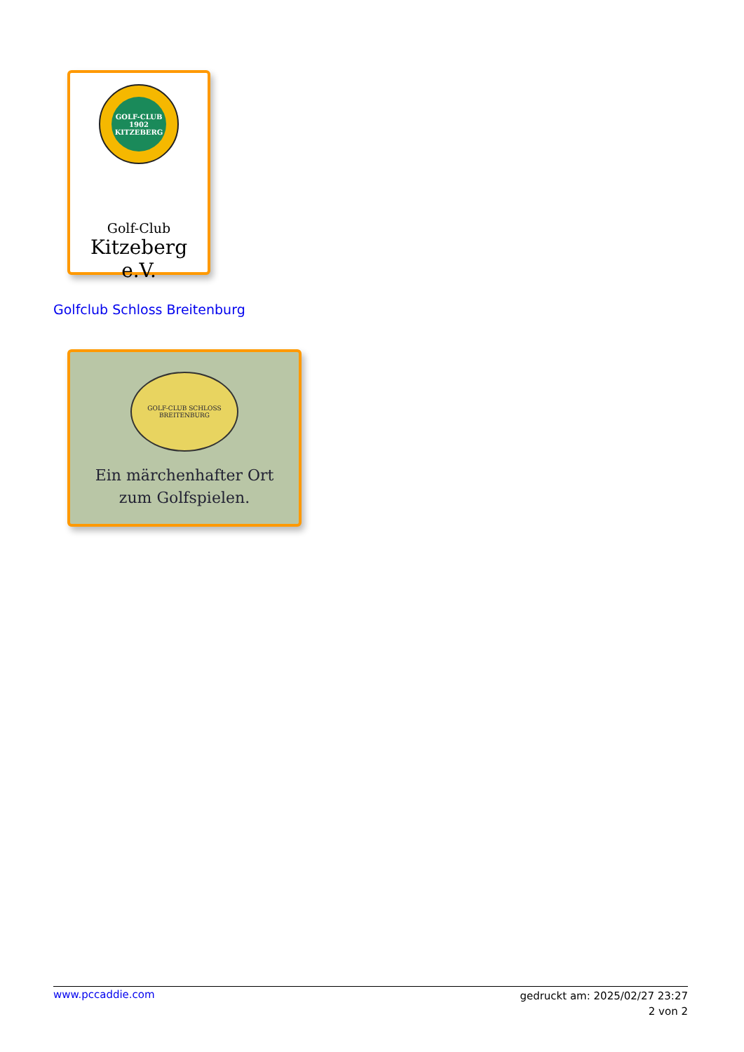GOLF-CLUB 1902 KITZEBERG
Golf-Club
Kitzeberg e.V.
Golfclub Schloss Breitenburg
GOLF-CLUB SCHLOSS BREITENBURG
Ein märchenhafter Ort
zum Golfspielen.
www.pccaddie.com
gedruckt am: 2025/02/27 23:27
2 von 2